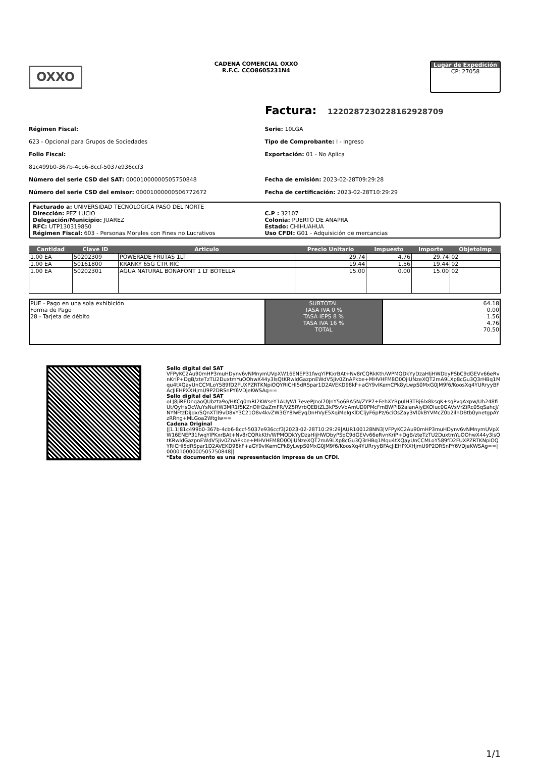OXXO
CADENA COMERCIAL OXXO
R.F.C. CCO8605231N4
Lugar de Expedición
CP: 27058
Factura: 12202872302281629​28709
Régimen Fiscal:
623 - Opcional para Grupos de Sociedades
Folio Fiscal:
81c499b0-367b-4cb6-8ccf-5037e936ccf3
Número del serie CSD del SAT: 00001000000505750848
Número del serie CSD del emisor: 00001000000506772672
Serie: 10LGA
Tipo de Comprobante: I - Ingreso
Exportación: 01 - No Aplica
Fecha de emisión: 2023-02-28T09:29:28
Fecha de certificación: 2023-02-28T10:29:29
Facturado a: UNIVERSIDAD TECNOLOGICA PASO DEL NORTE
Dirección: PEZ LUCIO
Delegación/Municipio: JUAREZ
RFC: UTP1303198S0
Régimen Fiscal: 603 - Personas Morales con Fines no Lucrativos
C.P : 32107
Colonia: PUERTO DE ANAPRA
Estado: CHIHUAHUA
Uso CFDI: G01 - Adquisición de mercancias
| Cantidad | Clave ID | Articulo | Precio Unitario | Impuesto | Importe | ObjetoImp |
| --- | --- | --- | --- | --- | --- | --- |
| 1.00 EA | 50202309 | POWERADE FRUTAS 1LT | 29.74 | 4.76 | 29.74 | 02 |
| 1.00 EA | 50161800 | KRANKY 65G CTR RIC | 19.44 | 1.56 | 19.44 | 02 |
| 1.00 EA | 50202301 | AGUA NATURAL BONAFONT 1 LT BOTELLA | 15.00 | 0.00 | 15.00 | 02 |
| PUE - Pago en una sola exhibición Forma de Pago 28 - Tarjeta de débito | SUBTOTAL TASA IVA 0 % TASA IEPS 8 % TASA IVA 16 % TOTAL | 64.18 0.00 1.56 4.76 70.50 |
Sello digital del SAT
VFPyKC2Au90mHP3muHDynv6vNMnymUVpXW16ENEP31fwqYlPKxrBAt+Nv8rCQRkKth/WPMQDkYyDzaHIjHWDbyPSbC9dGEVv66eRvnKriP+DgB/zteTzTU2DuxtmYuOOhwX44y3lsQtKRwldGazpnEWdV5Jiv0ZnAPkbe+MHVHFM8O0OjlUNzeXQT2mA9LXp8cGu3Q3rHBq1Mqu4tXQayUnCCMLoY589fD2FUXPZRTKNpiOQYRICHI5dRSpar1D2AVEKD98kF+aGY9vlKemCPk8yLwpS0MxG0JM9f6/KoosXq4YURryyBFAcJiEHPXXHjmU9P2DRSnPY6VDjeKWSAg==
Sello digital del SAT
oLJ8jiREDnqaoQUbzta9o/HKCg0mRI2KWseY1AUyWL7evePJnoI70JnY5o6BA5N/ZYP7+FehXYBpulH3TBj6lx8ksqK+sqPvgAxpw/Uh248fiUt/QyHsOcWuYsNuHW3MR1f5KZnOlH2aZmFR/VZ5RVrbQEBtZL3kP5vVdAmUD9PMcFmBWPlB2alanAiyEKOluc0GAVsVrZiRc05qSahcJ/NYNFtzDiJdx/SQnXTlI9vD8xY3C21O8v4kvZW3GY8lwEyqDnHVyE5XqiMeIgKlDCljyF6pPz/6ciOsZay3Vl0kBYVMcZ0b2ilhDBtb0ynetgpAYzRRng+MLGoa2Wtglw==
Cadena Original
||1.1|81c499b0-367b-4cb6-8ccf-5037e936ccf3|2023-02-28T10:29:29|AUR100128NN3|VFPyKC2Au90mHP3muHDynv6vNMnymUVpXW16ENEP31fwqYlPKxrBAt+Nv8rCQRkKth/WPMQDkYyDzaHIjHWDbyPSbC9dGEVv66eRvnKriP+DgB/zteTzTU2DuxtmYuOOhwX44y3lsQtKRwldGazpnEWdV5Jiv0ZnAPkbe+MHVHFM8O0OjlUNzeXQT2mA9LXp8cGu3Q3rHBq1Mqu4tXQayUnCCMLoY589fD2FUXPZRTKNpiOQYRICHI5dRSpar1D2AVEKD98kF+aGY9vlKemCPk8yLwpS0MxG0JM9f6/KoosXq4YURryyBFAcJiEHPXXHjmU9P2DRSnPY6VDjeKWSAg==|00001000000505750848||
*Este documento es una representación impresa de un CFDI.
1/1